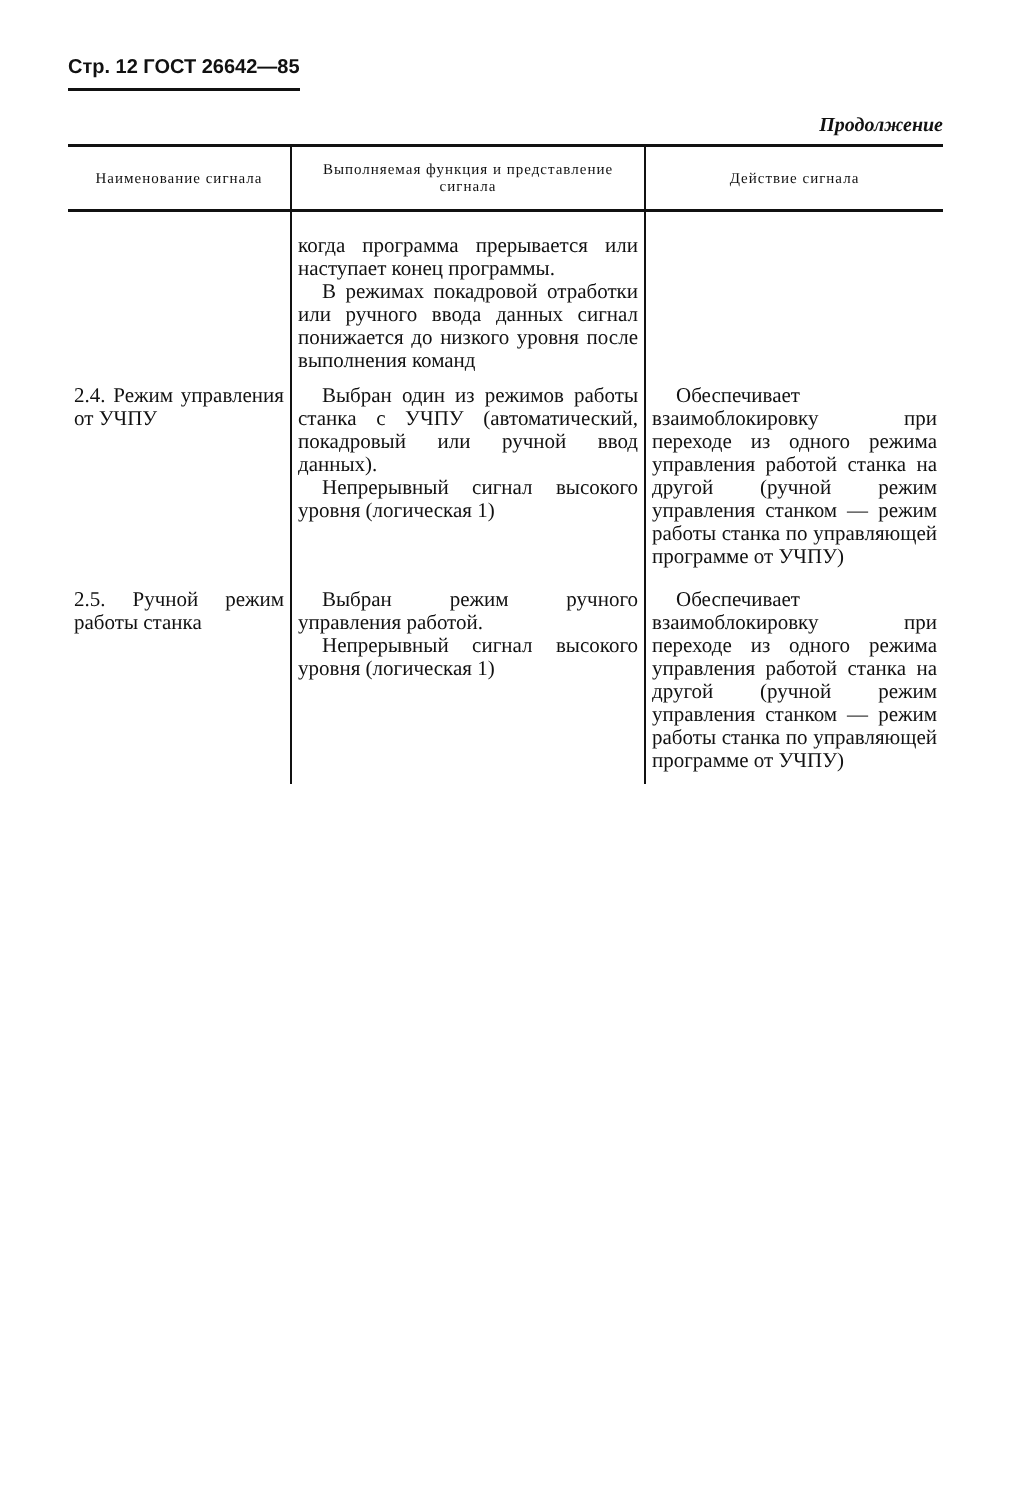Стр. 12 ГОСТ 26642—85
Продолжение
| Наименование сигнала | Выполняемая функция и представление сигнала | Действие сигнала |
| --- | --- | --- |
| | когда программа прерывается или наступает конец программы. В режимах покадровой отработки или ручного ввода данных сигнал понижается до низкого уровня после выполнения команд | |
| 2.4. Режим управления от УЧПУ | Выбран один из режимов работы станка с УЧПУ (автоматический, покадровый или ручной ввод данных). Непрерывный сигнал высокого уровня (логическая 1) | Обеспечивает взаимоблокировку при переходе из одного режима управления работой станка на другой (ручной режим управления станком — режим работы станка по управляющей программе от УЧПУ) |
| 2.5. Ручной режим работы станка | Выбран режим ручного управления работой. Непрерывный сигнал высокого уровня (логическая 1) | Обеспечивает взаимоблокировку при переходе из одного режима управления работой станка на другой (ручной режим управления станком — режим работы станка по управляющей программе от УЧПУ) |